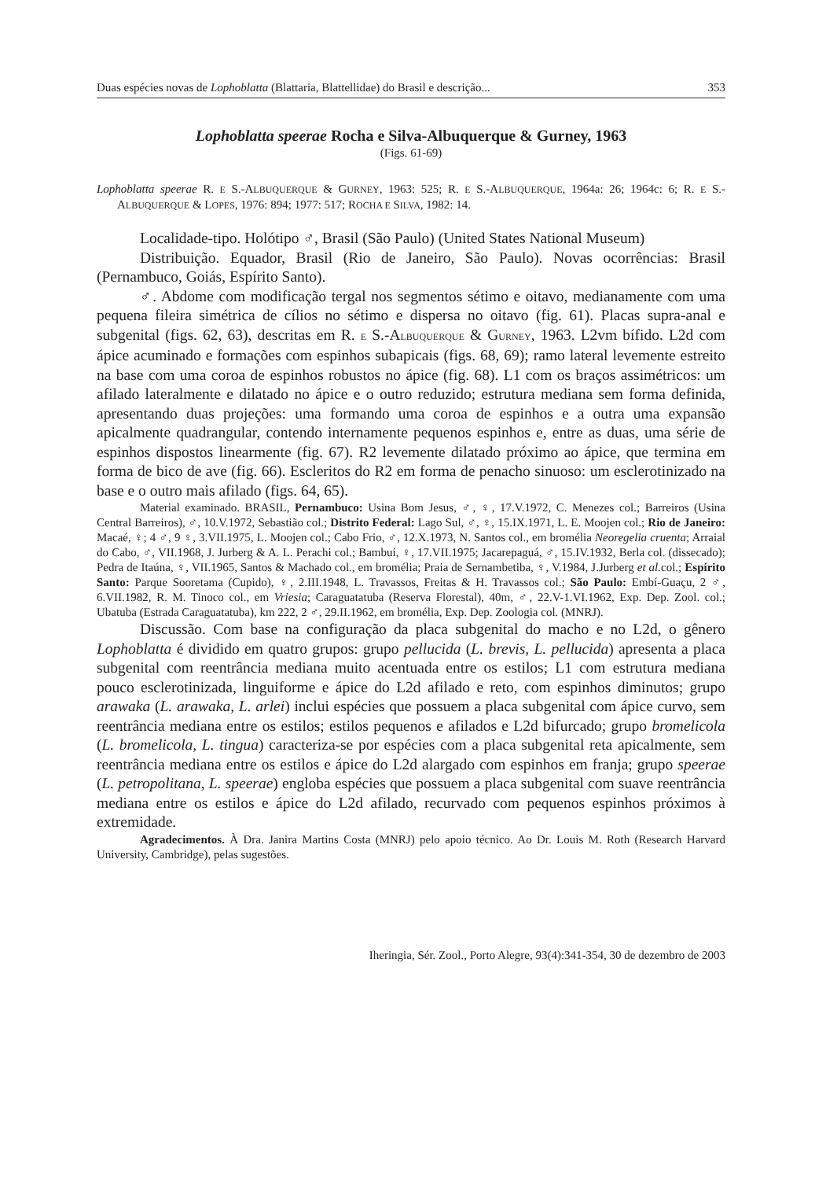Duas espécies novas de Lophoblatta (Blattaria, Blattellidae) do Brasil e descrição... 353
Lophoblatta speerae Rocha e Silva-Albuquerque & Gurney, 1963
(Figs. 61-69)
Lophoblatta speerae R. E S.-ALBUQUERQUE & GURNEY, 1963: 525; R. E S.-ALBUQUERQUE, 1964a: 26; 1964c: 6; R. E S.-ALBUQUERQUE & LOPES, 1976: 894; 1977: 517; ROCHA E SILVA, 1982: 14.
Localidade-tipo. Holótipo ♂, Brasil (São Paulo) (United States National Museum)
Distribuição. Equador, Brasil (Rio de Janeiro, São Paulo). Novas ocorrências: Brasil (Pernambuco, Goiás, Espírito Santo).
♂. Abdome com modificação tergal nos segmentos sétimo e oitavo, medianamente com uma pequena fileira simétrica de cílios no sétimo e dispersa no oitavo (fig. 61). Placas supra-anal e subgenital (figs. 62, 63), descritas em R. E S.-ALBUQUERQUE & GURNEY, 1963. L2vm bífido. L2d com ápice acuminado e formações com espinhos subapicais (figs. 68, 69); ramo lateral levemente estreito na base com uma coroa de espinhos robustos no ápice (fig. 68). L1 com os braços assimétricos: um afilado lateralmente e dilatado no ápice e o outro reduzido; estrutura mediana sem forma definida, apresentando duas projeções: uma formando uma coroa de espinhos e a outra uma expansão apicalmente quadrangular, contendo internamente pequenos espinhos e, entre as duas, uma série de espinhos dispostos linearmente (fig. 67). R2 levemente dilatado próximo ao ápice, que termina em forma de bico de ave (fig. 66). Escleritos do R2 em forma de penacho sinuoso: um esclerotinizado na base e o outro mais afilado (figs. 64, 65).
Material examinado. BRASIL, Pernambuco: Usina Bom Jesus, ♂, ♀, 17.V.1972, C. Menezes col.; Barreiros (Usina Central Barreiros), ♂, 10.V.1972, Sebastião col.; Distrito Federal: Lago Sul, ♂, ♀, 15.IX.1971, L. E. Moojen col.; Rio de Janeiro: Macaé, ♀; 4 ♂, 9 ♀, 3.VII.1975, L. Moojen col.; Cabo Frio, ♂, 12.X.1973, N. Santos col., em bromélia Neoregelia cruenta; Arraial do Cabo, ♂, VII.1968, J. Jurberg & A. L. Perachi col.; Bambuí, ♀, 17.VII.1975; Jacarepaguá, ♂, 15.IV.1932, Berla col. (dissecado); Pedra de Itaúna, ♀, VII.1965, Santos & Machado col., em bromélia; Praia de Sernambetiba, ♀, V.1984, J.Jurberg et al. col.; Espírito Santo: Parque Sooretama (Cupido), ♀, 2.III.1948, L. Travassos, Freitas & H. Travassos col.; São Paulo: Embí-Guaçu, 2 ♂, 6.VII.1982, R. M. Tinoco col., em Vriesia; Caraguatatuba (Reserva Florestal), 40m, ♂, 22.V-1.VI.1962, Exp. Dep. Zool. col.; Ubatuba (Estrada Caraguatatuba), km 222, 2 ♂, 29.II.1962, em bromélia, Exp. Dep. Zoologia col. (MNRJ).
Discussão. Com base na configuração da placa subgenital do macho e no L2d, o gênero Lophoblatta é dividido em quatro grupos: grupo pellucida (L. brevis, L. pellucida) apresenta a placa subgenital com reentrância mediana muito acentuada entre os estilos; L1 com estrutura mediana pouco esclerotinizada, linguiforme e ápice do L2d afilado e reto, com espinhos diminutos; grupo arawaka (L. arawaka, L. arlei) inclui espécies que possuem a placa subgenital com ápice curvo, sem reentrância mediana entre os estilos; estilos pequenos e afilados e L2d bifurcado; grupo bromelicola (L. bromelicola, L. tingua) caracteriza-se por espécies com a placa subgenital reta apicalmente, sem reentrância mediana entre os estilos e ápice do L2d alargado com espinhos em franja; grupo speerae (L. petropolitana, L. speerae) engloba espécies que possuem a placa subgenital com suave reentrância mediana entre os estilos e ápice do L2d afilado, recurvado com pequenos espinhos próximos à extremidade.
Agradecimentos. À Dra. Janira Martins Costa (MNRJ) pelo apoio técnico. Ao Dr. Louis M. Roth (Research Harvard University, Cambridge), pelas sugestões.
Iheringia, Sér. Zool., Porto Alegre, 93(4):341-354, 30 de dezembro de 2003